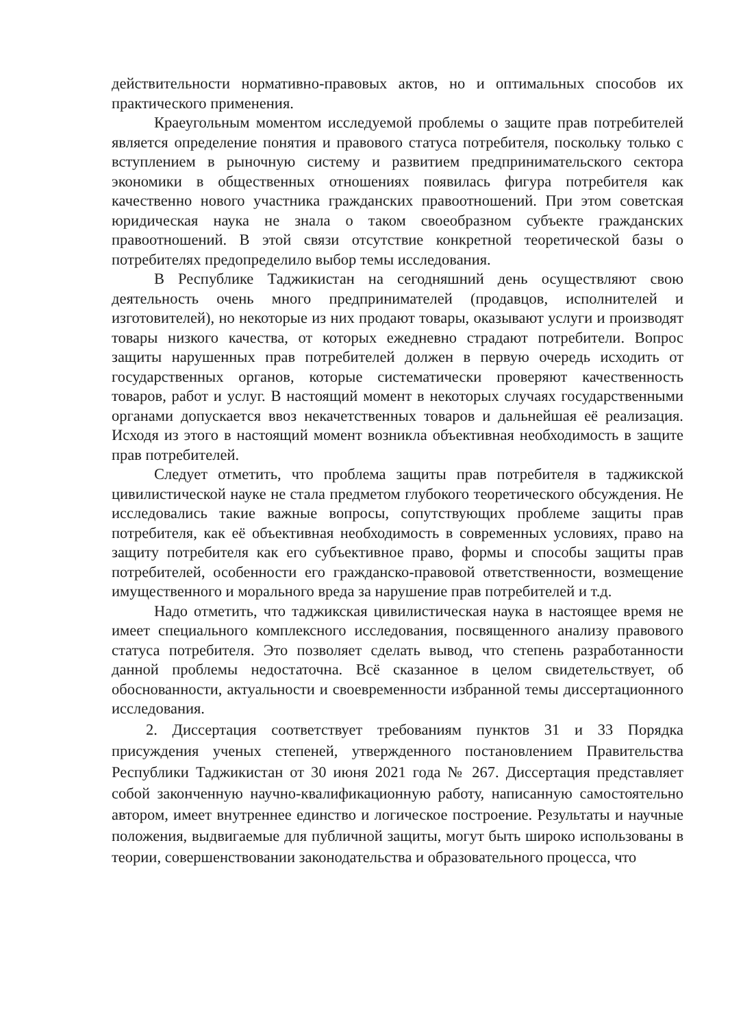действительности нормативно-правовых актов, но и оптимальных способов их практического применения.
Краеугольным моментом исследуемой проблемы о защите прав потребителей является определение понятия и правового статуса потребителя, поскольку только с вступлением в рыночную систему и развитием предпринимательского сектора экономики в общественных отношениях появилась фигура потребителя как качественно нового участника гражданских правоотношений. При этом советская юридическая наука не знала о таком своеобразном субъекте гражданских правоотношений. В этой связи отсутствие конкретной теоретической базы о потребителях предопределило выбор темы исследования.
В Республике Таджикистан на сегодняшний день осуществляют свою деятельность очень много предпринимателей (продавцов, исполнителей и изготовителей), но некоторые из них продают товары, оказывают услуги и производят товары низкого качества, от которых ежедневно страдают потребители. Вопрос защиты нарушенных прав потребителей должен в первую очередь исходить от государственных органов, которые систематически проверяют качественность товаров, работ и услуг. В настоящий момент в некоторых случаях государственными органами допускается ввоз некачетственных товаров и дальнейшая её реализация. Исходя из этого в настоящий момент возникла объективная необходимость в защите прав потребителей.
Следует отметить, что проблема защиты прав потребителя в таджикской цивилистической науке не стала предметом глубокого теоретического обсуждения. Не исследовались такие важные вопросы, сопутствующих проблеме защиты прав потребителя, как её объективная необходимость в современных условиях, право на защиту потребителя как его субъективное право, формы и способы защиты прав потребителей, особенности его гражданско-правовой ответственности, возмещение имущественного и морального вреда за нарушение прав потребителей и т.д.
Надо отметить, что таджикская цивилистическая наука в настоящее время не имеет специального комплексного исследования, посвященного анализу правового статуса потребителя. Это позволяет сделать вывод, что степень разработанности данной проблемы недостаточна. Всё сказанное в целом свидетельствует, об обоснованности, актуальности и своевременности избранной темы диссертационного исследования.
2. Диссертация соответствует требованиям пунктов 31 и 33 Порядка присуждения ученых степеней, утвержденного постановлением Правительства Республики Таджикистан от 30 июня 2021 года № 267. Диссертация представляет собой законченную научно-квалификационную работу, написанную самостоятельно автором, имеет внутреннее единство и логическое построение. Результаты и научные положения, выдвигаемые для публичной защиты, могут быть широко использованы в теории, совершенствовании законодательства и образовательного процесса, что